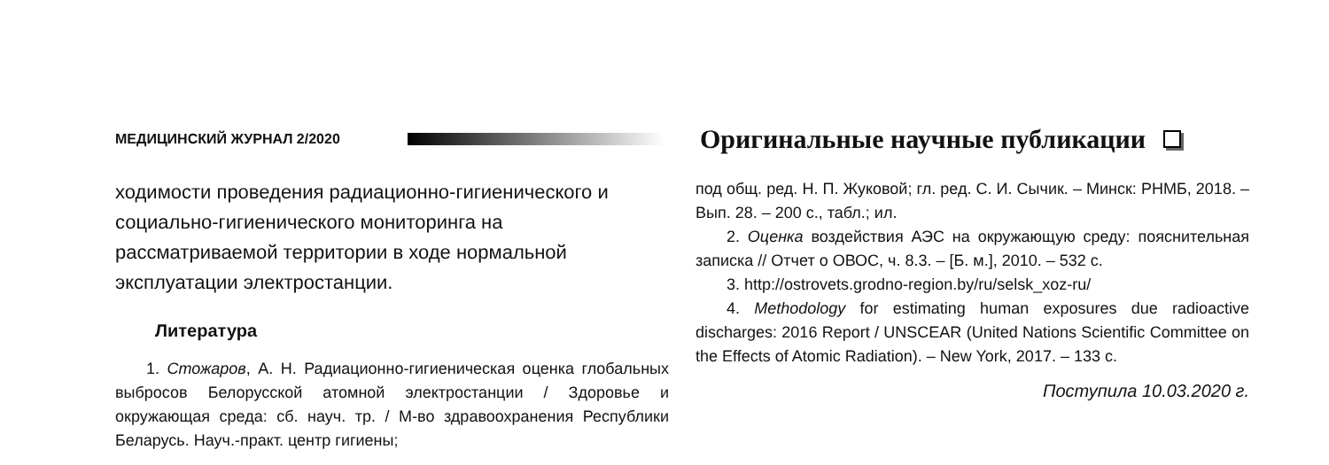МЕДИЦИНСКИЙ ЖУРНАЛ 2/2020 Оригинальные научные публикации
ходимости проведения радиационно-гигиенического и социально-гигиенического мониторинга на рассматриваемой территории в ходе нормальной эксплуатации электростанции.
Литература
1. Стожаров, А. Н. Радиационно-гигиеническая оценка глобальных выбросов Белорусской атомной электростанции / Здоровье и окружающая среда: сб. науч. тр. / М-во здравоохранения Республики Беларусь. Науч.-практ. центр гигиены;
под общ. ред. Н. П. Жуковой; гл. ред. С. И. Сычик. – Минск: РНМБ, 2018. – Вып. 28. – 200 с., табл.; ил.
2. Оценка воздействия АЭС на окружающую среду: пояснительная записка // Отчет о ОВОС, ч. 8.3. – [Б. м.], 2010. – 532 с.
3. http://ostrovets.grodno-region.by/ru/selsk_xoz-ru/
4. Methodology for estimating human exposures due radioactive discharges: 2016 Report / UNSCEAR (United Nations Scientific Committee on the Effects of Atomic Radiation). – New York, 2017. – 133 c.
Поступила 10.03.2020 г.